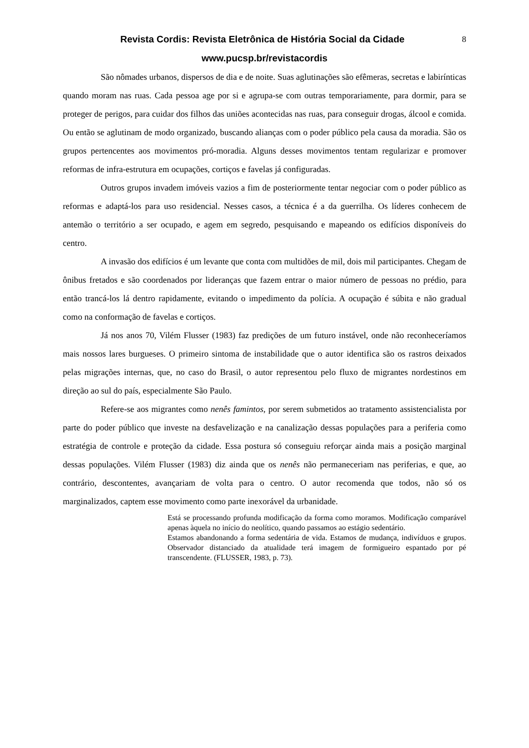8
Revista Cordis: Revista Eletrônica de História Social da Cidade
www.pucsp.br/revistacordis
São nômades urbanos, dispersos de dia e de noite. Suas aglutinações são efêmeras, secretas e labirínticas quando moram nas ruas. Cada pessoa age por si e agrupa-se com outras temporariamente, para dormir, para se proteger de perigos, para cuidar dos filhos das uniões acontecidas nas ruas, para conseguir drogas, álcool e comida. Ou então se aglutinam de modo organizado, buscando alianças com o poder público pela causa da moradia. São os grupos pertencentes aos movimentos pró-moradia. Alguns desses movimentos tentam regularizar e promover reformas de infra-estrutura em ocupações, cortiços e favelas já configuradas.
Outros grupos invadem imóveis vazios a fim de posteriormente tentar negociar com o poder público as reformas e adaptá-los para uso residencial. Nesses casos, a técnica é a da guerrilha. Os líderes conhecem de antemão o território a ser ocupado, e agem em segredo, pesquisando e mapeando os edifícios disponíveis do centro.
A invasão dos edifícios é um levante que conta com multidões de mil, dois mil participantes. Chegam de ônibus fretados e são coordenados por lideranças que fazem entrar o maior número de pessoas no prédio, para então trancá-los lá dentro rapidamente, evitando o impedimento da polícia. A ocupação é súbita e não gradual como na conformação de favelas e cortiços.
Já nos anos 70, Vilém Flusser (1983) faz predições de um futuro instável, onde não reconheceríamos mais nossos lares burgueses. O primeiro sintoma de instabilidade que o autor identifica são os rastros deixados pelas migrações internas, que, no caso do Brasil, o autor representou pelo fluxo de migrantes nordestinos em direção ao sul do país, especialmente São Paulo.
Refere-se aos migrantes como nenês famintos, por serem submetidos ao tratamento assistencialista por parte do poder público que investe na desfavelização e na canalização dessas populações para a periferia como estratégia de controle e proteção da cidade. Essa postura só conseguiu reforçar ainda mais a posição marginal dessas populações. Vilém Flusser (1983) diz ainda que os nenês não permaneceriam nas periferias, e que, ao contrário, descontentes, avançariam de volta para o centro. O autor recomenda que todos, não só os marginalizados, captem esse movimento como parte inexorável da urbanidade.
Está se processando profunda modificação da forma como moramos. Modificação comparável apenas àquela no início do neolítico, quando passamos ao estágio sedentário.
Estamos abandonando a forma sedentária de vida. Estamos de mudança, indivíduos e grupos. Observador distanciado da atualidade terá imagem de formigueiro espantado por pé transcendente. (FLUSSER, 1983, p. 73).